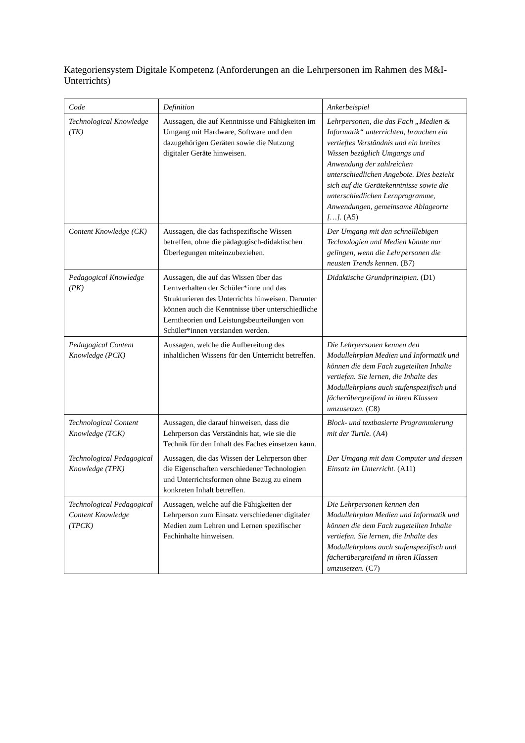Kategoriensystem Digitale Kompetenz (Anforderungen an die Lehrpersonen im Rahmen des M&I-Unterrichts)
| Code | Definition | Ankerbeispiel |
| --- | --- | --- |
| Technological Knowledge (TK) | Aussagen, die auf Kenntnisse und Fähigkeiten im Umgang mit Hardware, Software und den dazugehörigen Geräten sowie die Nutzung digitaler Geräte hinweisen. | Lehrpersonen, die das Fach „Medien & Informatik“ unterrichten, brauchen ein vertieftes Verständnis und ein breites Wissen bezüglich Umgangs und Anwendung der zahlreichen unterschiedlichen Angebote. Dies bezieht sich auf die Gerätekenntnisse sowie die unterschiedlichen Lernprogramme, Anwendungen, gemeinsame Ablageorte […]. (A5) |
| Content Knowledge (CK) | Aussagen, die das fachspezifische Wissen betreffen, ohne die pädagogisch-didaktischen Überlegungen miteinzubeziehen. | Der Umgang mit den schnelllebigen Technologien und Medien könnte nur gelingen, wenn die Lehrpersonen die neusten Trends kennen. (B7) |
| Pedagogical Knowledge (PK) | Aussagen, die auf das Wissen über das Lernverhalten der Schüler*inne und das Strukturieren des Unterrichts hinweisen. Darunter können auch die Kenntnisse über unterschiedliche Lerntheorien und Leistungsbeurteilungen von Schüler*innen verstanden werden. | Didaktische Grundprinzipien. (D1) |
| Pedagogical Content Knowledge (PCK) | Aussagen, welche die Aufbereitung des inhaltlichen Wissens für den Unterricht betreffen. | Die Lehrpersonen kennen den Modullehrplan Medien und Informatik und können die dem Fach zugeteilten Inhalte vertiefen. Sie lernen, die Inhalte des Modullehrplans auch stufenspezifisch und fächerübergreifend in ihren Klassen umzusetzen. (C8) |
| Technological Content Knowledge (TCK) | Aussagen, die darauf hinweisen, dass die Lehrperson das Verständnis hat, wie sie die Technik für den Inhalt des Faches einsetzen kann. | Block- und textbasierte Programmierung mit der Turtle. (A4) |
| Technological Pedagogical Knowledge (TPK) | Aussagen, die das Wissen der Lehrperson über die Eigenschaften verschiedener Technologien und Unterrichtsformen ohne Bezug zu einem konkreten Inhalt betreffen. | Der Umgang mit dem Computer und dessen Einsatz im Unterricht. (A11) |
| Technological Pedagogical Content Knowledge (TPCK) | Aussagen, welche auf die Fähigkeiten der Lehrperson zum Einsatz verschiedener digitaler Medien zum Lehren und Lernen spezifischer Fachinhalte hinweisen. | Die Lehrpersonen kennen den Modullehrplan Medien und Informatik und können die dem Fach zugeteilten Inhalte vertiefen. Sie lernen, die Inhalte des Modullehrplans auch stufenspezifisch und fächerübergreifend in ihren Klassen umzusetzen. (C7) |